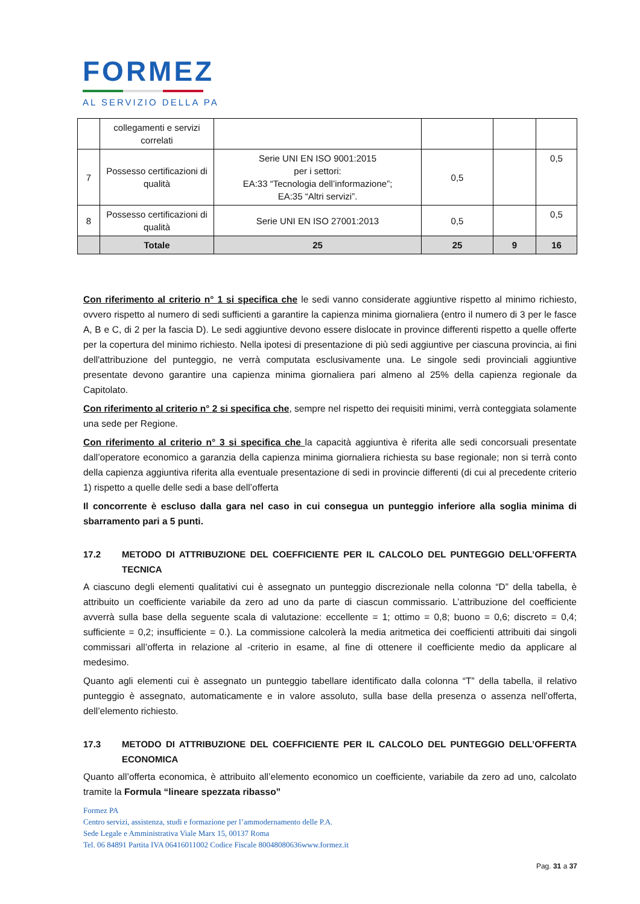FORMEZ
AL SERVIZIO DELLA PA
| | collegamenti e servizi correlati | | | | |
| 7 | Possesso certificazioni di qualità | Serie UNI EN ISO 9001:2015 per i settori: EA:33 “Tecnologia dell’informazione”; EA:35 “Altri servizi”. | 0,5 | | 0,5 |
| 8 | Possesso certificazioni di qualità | Serie UNI EN ISO 27001:2013 | 0,5 | | 0,5 |
| | Totale | 25 | 25 | 9 | 16 |
Con riferimento al criterio n° 1 si specifica che le sedi vanno considerate aggiuntive rispetto al minimo richiesto, ovvero rispetto al numero di sedi sufficienti a garantire la capienza minima giornaliera (entro il numero di 3 per le fasce A, B e C, di 2 per la fascia D). Le sedi aggiuntive devono essere dislocate in province differenti rispetto a quelle offerte per la copertura del minimo richiesto. Nella ipotesi di presentazione di più sedi aggiuntive per ciascuna provincia, ai fini dell'attribuzione del punteggio, ne verrà computata esclusivamente una. Le singole sedi provinciali aggiuntive presentate devono garantire una capienza minima giornaliera pari almeno al 25% della capienza regionale da Capitolato.
Con riferimento al criterio n° 2 si specifica che, sempre nel rispetto dei requisiti minimi, verrà conteggiata solamente una sede per Regione.
Con riferimento al criterio n° 3 si specifica che la capacità aggiuntiva è riferita alle sedi concorsuali presentate dall’operatore economico a garanzia della capienza minima giornaliera richiesta su base regionale; non si terrà conto della capienza aggiuntiva riferita alla eventuale presentazione di sedi in provincie differenti (di cui al precedente criterio 1) rispetto a quelle delle sedi a base dell’offerta
Il concorrente è escluso dalla gara nel caso in cui consegua un punteggio inferiore alla soglia minima di sbarramento pari a 5 punti.
17.2 METODO DI ATTRIBUZIONE DEL COEFFICIENTE PER IL CALCOLO DEL PUNTEGGIO DELL’OFFERTA TECNICA
A ciascuno degli elementi qualitativi cui è assegnato un punteggio discrezionale nella colonna “D” della tabella, è attribuito un coefficiente variabile da zero ad uno da parte di ciascun commissario. L’attribuzione del coefficiente avverrà sulla base della seguente scala di valutazione: eccellente = 1; ottimo = 0,8; buono = 0,6; discreto = 0,4; sufficiente = 0,2; insufficiente = 0.). La commissione calcolerà la media aritmetica dei coefficienti attribuiti dai singoli commissari all’offerta in relazione al -criterio in esame, al fine di ottenere il coefficiente medio da applicare al medesimo.
Quanto agli elementi cui è assegnato un punteggio tabellare identificato dalla colonna “T” della tabella, il relativo punteggio è assegnato, automaticamente e in valore assoluto, sulla base della presenza o assenza nell’offerta, dell’elemento richiesto.
17.3 METODO DI ATTRIBUZIONE DEL COEFFICIENTE PER IL CALCOLO DEL PUNTEGGIO DELL’OFFERTA ECONOMICA
Quanto all’offerta economica, è attribuito all’elemento economico un coefficiente, variabile da zero ad uno, calcolato tramite la Formula “lineare spezzata ribasso”
Formez PA
Centro servizi, assistenza, studi e formazione per l’ammodernamento delle P.A.
Sede Legale e Amministrativa Viale Marx 15, 00137 Roma
Tel. 06 84891 Partita IVA 06416011002 Codice Fiscale 80048080636www.formez.it
Pag. 31 a 37